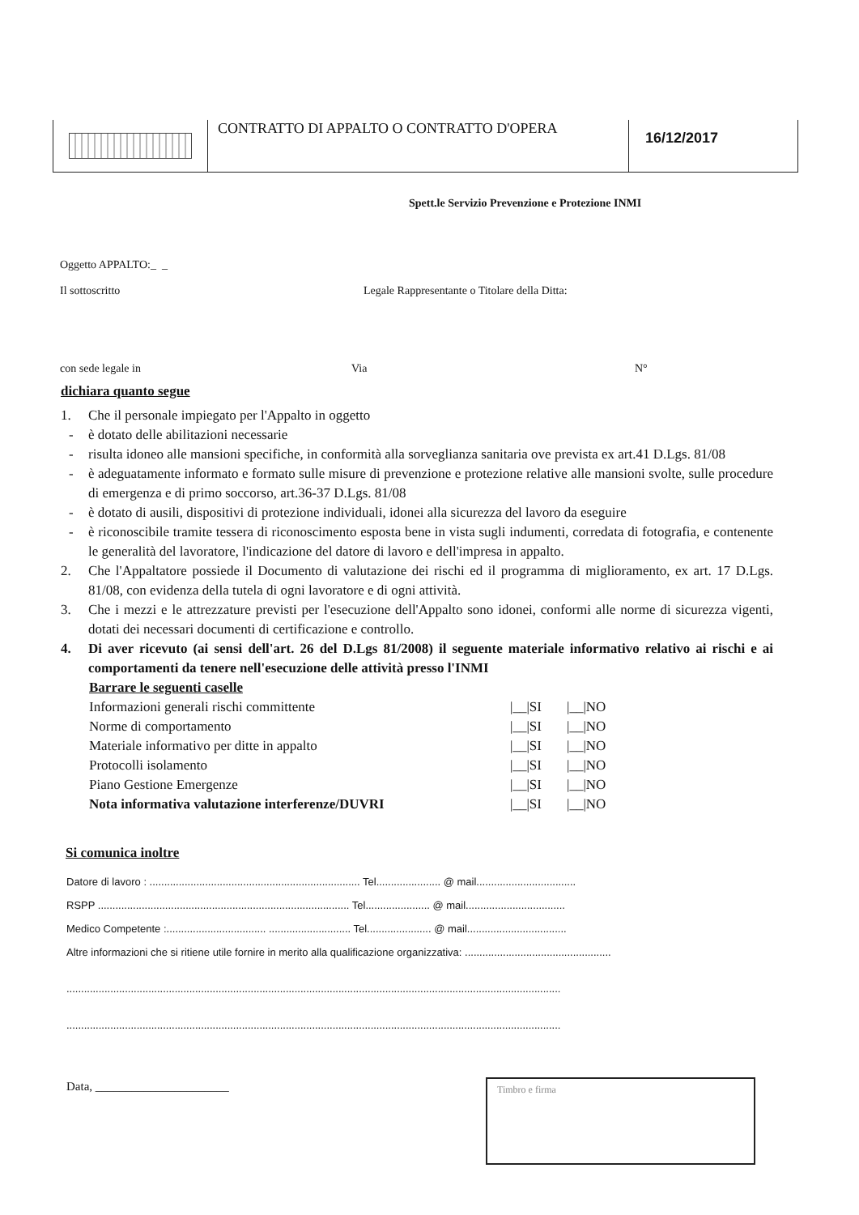CONTRATTO DI APPALTO O CONTRATTO D'OPERA
16/12/2017
Spett.le Servizio Prevenzione e Protezione INMI
Oggetto APPALTO:_ _
Il sottoscritto Legale Rappresentante o Titolare della Ditta:
con sede legale in Via N°
dichiara quanto segue
1. Che il personale impiegato per l'Appalto in oggetto
- è dotato delle abilitazioni necessarie
- risulta idoneo alle mansioni specifiche, in conformità alla sorveglianza sanitaria ove prevista ex art.41 D.Lgs. 81/08
- è adeguatamente informato e formato sulle misure di prevenzione e protezione relative alle mansioni svolte, sulle procedure di emergenza e di primo soccorso, art.36-37 D.Lgs. 81/08
- è dotato di ausili, dispositivi di protezione individuali, idonei alla sicurezza del lavoro da eseguire
- è riconoscibile tramite tessera di riconoscimento esposta bene in vista sugli indumenti, corredata di fotografia, e contenente le generalità del lavoratore, l'indicazione del datore di lavoro e dell'impresa in appalto.
2. Che l'Appaltatore possiede il Documento di valutazione dei rischi ed il programma di miglioramento, ex art. 17 D.Lgs. 81/08, con evidenza della tutela di ogni lavoratore e di ogni attività.
3. Che i mezzi e le attrezzature previsti per l'esecuzione dell'Appalto sono idonei, conformi alle norme di sicurezza vigenti, dotati dei necessari documenti di certificazione e controllo.
4. Di aver ricevuto (ai sensi dell'art. 26 del D.Lgs 81/2008) il seguente materiale informativo relativo ai rischi e ai comportamenti da tenere nell'esecuzione delle attività presso l'INMI
Barrare le seguenti caselle
Informazioni generali rischi committente |__|SI |__|NO
Norme di comportamento |__|SI |__|NO
Materiale informativo per ditte in appalto |__|SI |__|NO
Protocolli isolamento |__|SI |__|NO
Piano Gestione Emergenze |__|SI |__|NO
Nota informativa valutazione interferenze/DUVRI |__|SI |__|NO
Si comunica inoltre
Datore di lavoro : ........................................................................ Tel...................... @ mail..................................
RSPP ...................................................................................... Tel...................... @ mail..................................
Medico Competente :.................................. ............................ Tel...................... @ mail..................................
Altre informazioni che si ritiene utile fornire in merito alla qualificazione organizzativa: ..................................................
.........................................................................................................................................................................
.........................................................................................................................................................................
Data, ______________________
Timbro e firma